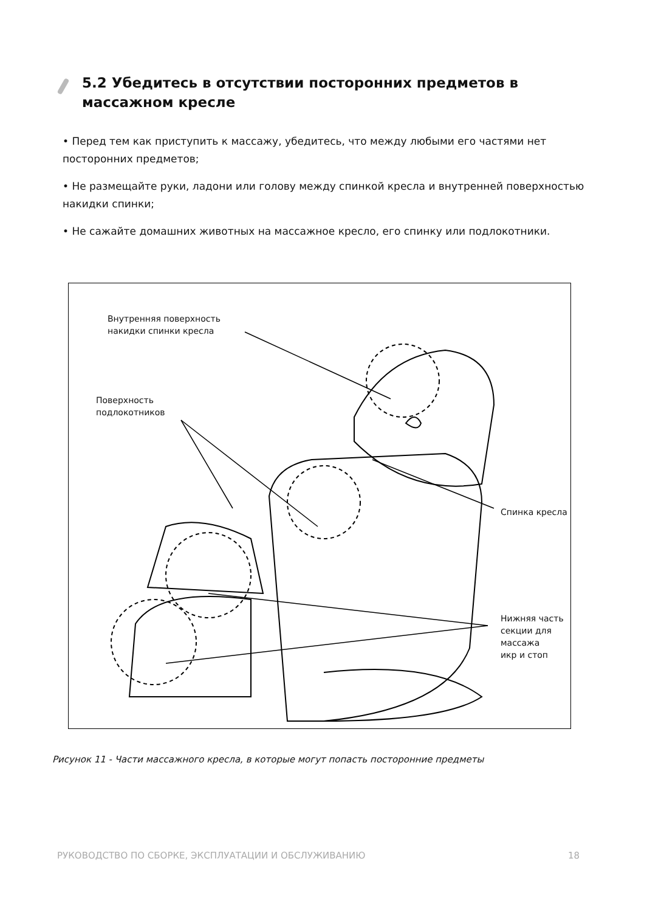5.2 Убедитесь в отсутствии посторонних предметов в массажном кресле
• Перед тем как приступить к массажу, убедитесь, что между любыми его частями нет посторонних предметов;
• Не размещайте руки, ладони или голову между спинкой кресла и внутренней поверхностью накидки спинки;
• Не сажайте домашних животных на массажное кресло, его спинку или подлокотники.
Внутренняя поверхность
накидки спинки кресла
Поверхность
подлокотников
Спинка кресла
Нижняя часть
секции для массажа
икр и стоп
Рисунок 11 - Части массажного кресла, в которые могут попасть посторонние предметы
РУКОВОДСТВО ПО СБОРКЕ, ЭКСПЛУАТАЦИИ И ОБСЛУЖИВАНИЮ 18